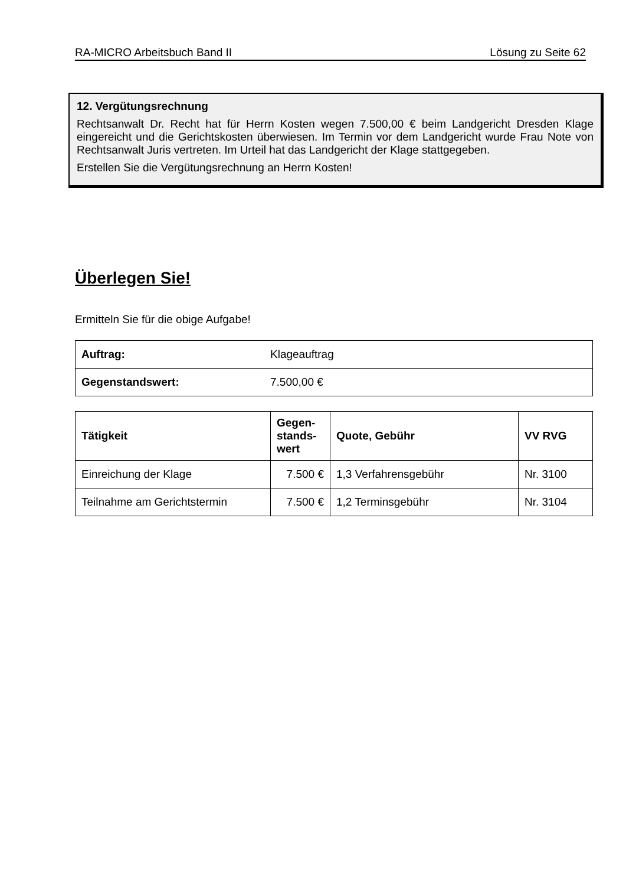RA-MICRO Arbeitsbuch Band II Lösung zu Seite 62
12. Vergütungsrechnung
Rechtsanwalt Dr. Recht hat für Herrn Kosten wegen 7.500,00 € beim Landgericht Dresden Klage eingereicht und die Gerichtskosten überwiesen. Im Termin vor dem Landgericht wurde Frau Note von Rechtsanwalt Juris vertreten. Im Urteil hat das Landgericht der Klage stattgegeben.
Erstellen Sie die Vergütungsrechnung an Herrn Kosten!
Überlegen Sie!
Ermitteln Sie für die obige Aufgabe!
| Auftrag: | Klageauftrag |
| Gegenstandswert: | 7.500,00 € |
| Tätigkeit | Gegen- stands- wert | Quote, Gebühr | VV RVG |
| --- | --- | --- | --- |
| Einreichung der Klage | 7.500 € | 1,3 Verfahrensgebühr | Nr. 3100 |
| Teilnahme am Gerichtstermin | 7.500 € | 1,2 Terminsgebühr | Nr. 3104 |